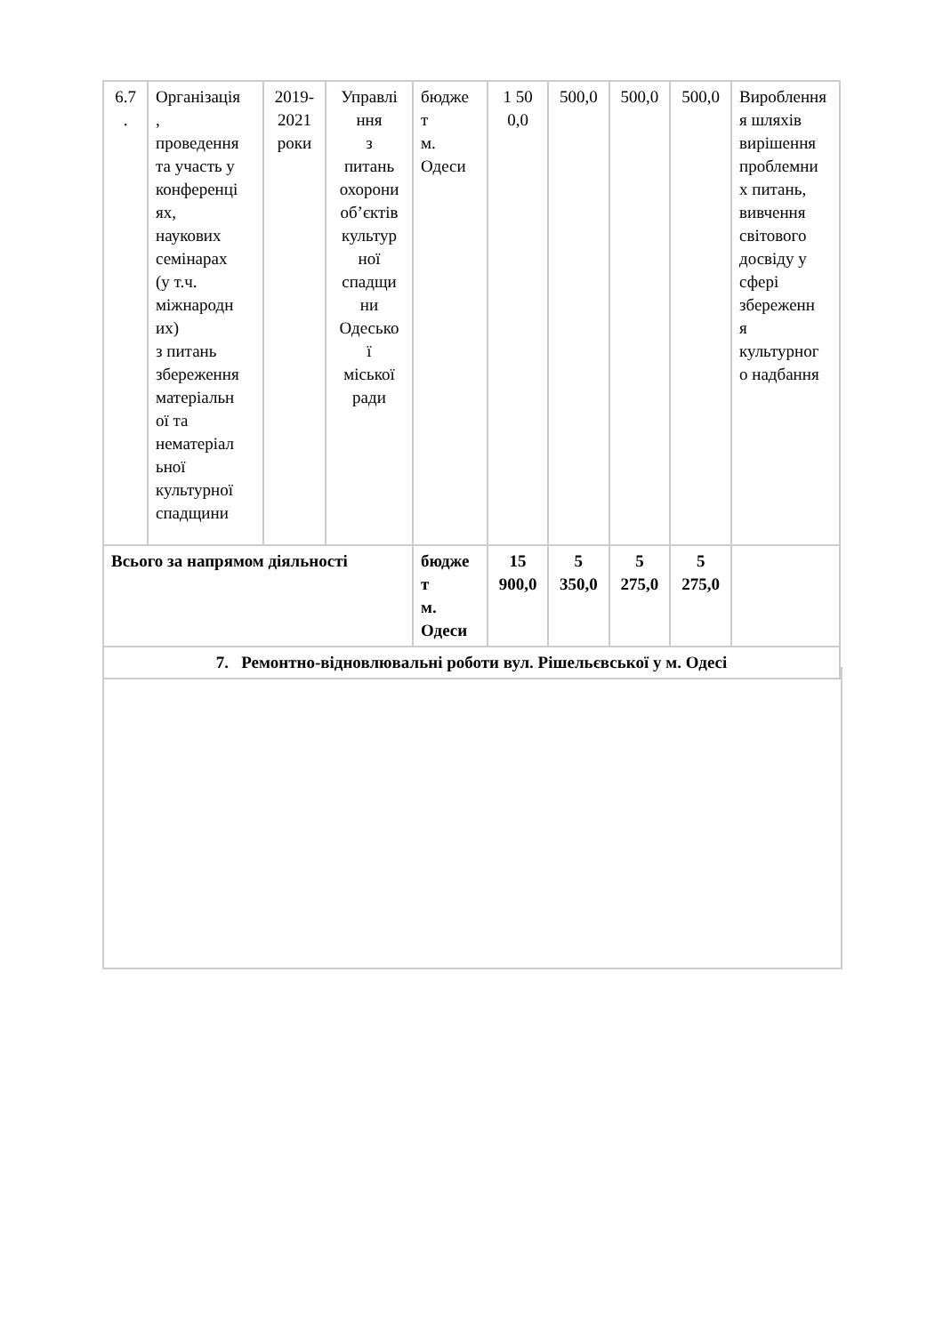| 6.7 . | Організація , проведення та участь у конференці ях, наукових семінарах (у т.ч. міжнародн их) з питань збереження матеріальн ої та нематеріал ьної культурної спадщини | 2019- 2021 роки | Управлі ння з питань охорони об’єктів культур ної спадщи ни Одесько ї міської ради | бюдже т м. Одеси | 1 50 0,0 | 500,0 | 500,0 | 500,0 | Вироблення я шляхів вирішення проблемни х питань, вивчення світового досвіду у сфері збереженн я культурног о надбання |
| Всього за напрямом діяльності | | | | бюдже т м. Одеси | 15 900,0 | 5 350,0 | 5 275,0 | 5 275,0 | |
| 7. Ремонтно-відновлювальні роботи вул. Рішельєвської у м. Одесі | | | | | | | | | |